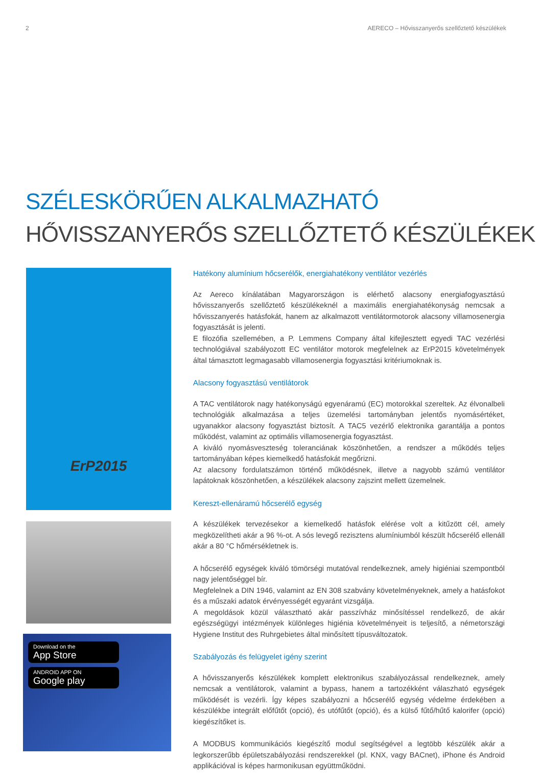2 AERECO – Hővisszanyerős szellőztető készülékek
SZÉLESKÖRŰEN ALKALMAZHATÓ
HŐVISSZANYERŐS SZELLŐZTETŐ KÉSZÜLÉKEK
ErP2015
Download on the
App Store
ANDROID APP ON
Google play
Hatékony alumínium hőcserélők, energiahatékony ventilátor vezérlés
Az Aereco kínálatában Magyarországon is elérhető alacsony energiafogyasztású hővisszanyerős szellőztető készülékeknél a maximális energiahatékonyság nemcsak a hővisszanyerés hatásfokát, hanem az alkalmazott ventilátormotorok alacsony villamosenergia fogyasztását is jelenti.
E filozófia szellemében, a P. Lemmens Company által kifejlesztett egyedi TAC vezérlési technológiával szabályozott EC ventilátor motorok megfelelnek az ErP2015 követelmények által támasztott legmagasabb villamosenergia fogyasztási kritériumoknak is.
Alacsony fogyasztású ventilátorok
A TAC ventilátorok nagy hatékonyságú egyenáramú (EC) motorokkal szereltek. Az élvonalbeli technológiák alkalmazása a teljes üzemelési tartományban jelentős nyomásértéket, ugyanakkor alacsony fogyasztást biztosít. A TAC5 vezérlő elektronika garantálja a pontos működést, valamint az optimális villamosenergia fogyasztást.
A kiváló nyomásveszteség toleranciának köszönhetően, a rendszer a működés teljes tartományában képes kiemelkedő hatásfokát megőrizni.
Az alacsony fordulatszámon történő működésnek, illetve a nagyobb számú ventilátor lapátoknak köszönhetően, a készülékek alacsony zajszint mellett üzemelnek.
Kereszt-ellenáramú hőcserélő egység
A készülékek tervezésekor a kiemelkedő hatásfok elérése volt a kitűzött cél, amely megközelítheti akár a 96 %-ot. A sós levegő rezisztens alumíniumból készült hőcserélő ellenáll akár a 80 °C hőmérsékletnek is.
A hőcserélő egységek kiváló tömörségi mutatóval rendelkeznek, amely higiéniai szempontból nagy jelentőséggel bír.
Megfelelnek a DIN 1946, valamint az EN 308 szabvány követelményeknek, amely a hatásfokot és a műszaki adatok érvényességét egyaránt vizsgálja.
A megoldások közül választható akár passzívház minősítéssel rendelkező, de akár egészségügyi intézmények különleges higiénia követelményeit is teljesítő, a németországi Hygiene Institut des Ruhrgebietes által minősített típusváltozatok.
Szabályozás és felügyelet igény szerint
A hővisszanyerős készülékek komplett elektronikus szabályozással rendelkeznek, amely nemcsak a ventilátorok, valamint a bypass, hanem a tartozékként válaszható egységek működését is vezérli. Így képes szabályozni a hőcserélő egység védelme érdekében a készülékbe integrált előfűtőt (opció), és utófűtőt (opció), és a külső fűtő/hűtő kalorifer (opció) kiegészítőket is.
A MODBUS kommunikációs kiegészítő modul segítségével a legtöbb készülék akár a legkorszerűbb épületszabályozási rendszerekkel (pl. KNX, vagy BACnet), iPhone és Android applikációval is képes harmonikusan együttműködni.